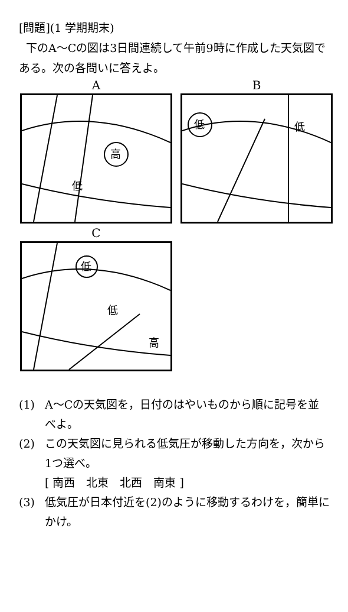[問題](1 学期期末)
下のA～Cの図は3日間連続して午前9時に作成した天気図である。次の各問いに答えよ。
A
高
低
B
低
低
C
低
低
高
(1) A～Cの天気図を，日付のはやいものから順に記号を並べよ。
(2) この天気図に見られる低気圧が移動した方向を，次から1つ選べ。
[ 南西　北東　北西　南東 ]
(3) 低気圧が日本付近を(2)のように移動するわけを，簡単にかけ。